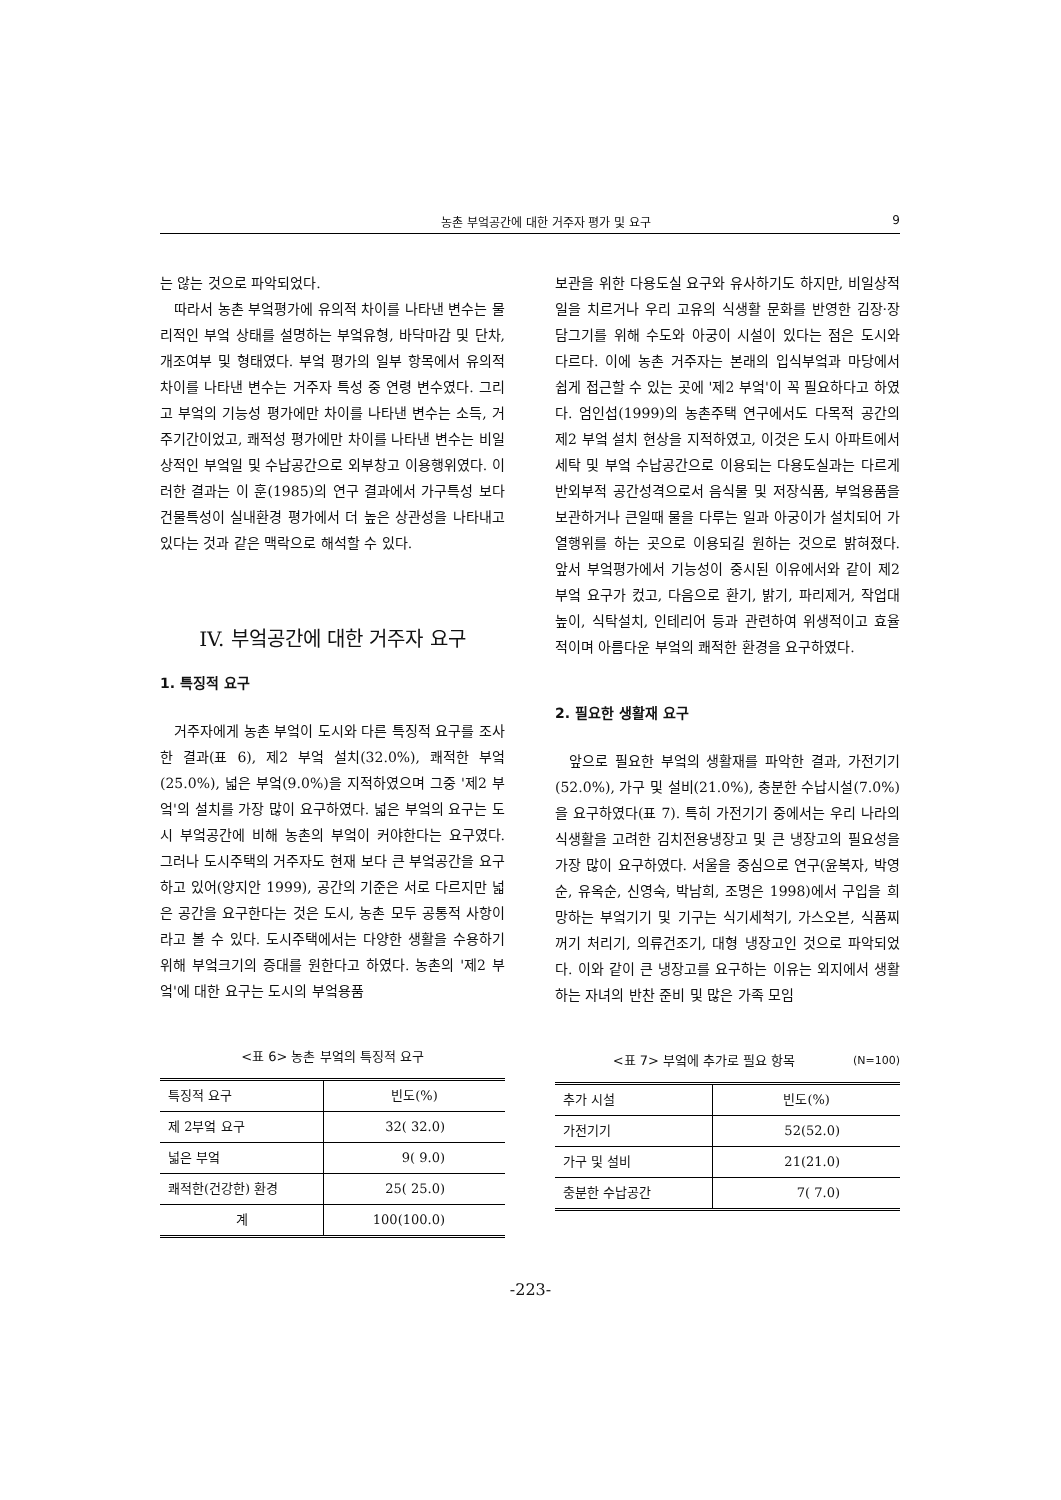농촌 부엌공간에 대한 거주자 평가 및 요구 9
는 않는 것으로 파악되었다.
따라서 농촌 부엌평가에 유의적 차이를 나타낸 변수는 물리적인 부엌 상태를 설명하는 부엌유형, 바닥마감 및 단차, 개조여부 및 형태였다. 부엌 평가의 일부 항목에서 유의적 차이를 나타낸 변수는 거주자 특성 중 연령 변수였다. 그리고 부엌의 기능성 평가에만 차이를 나타낸 변수는 소득, 거주기간이었고, 쾌적성 평가에만 차이를 나타낸 변수는 비일상적인 부엌일 및 수납공간으로 외부창고 이용행위였다. 이러한 결과는 이 훈(1985)의 연구 결과에서 가구특성 보다 건물특성이 실내환경 평가에서 더 높은 상관성을 나타내고 있다는 것과 같은 맥락으로 해석할 수 있다.
IV. 부엌공간에 대한 거주자 요구
1. 특징적 요구
거주자에게 농촌 부엌이 도시와 다른 특징적 요구를 조사한 결과(표 6), 제2 부엌 설치(32.0%), 쾌적한 부엌(25.0%), 넓은 부엌(9.0%)을 지적하였으며 그중 '제2 부엌'의 설치를 가장 많이 요구하였다. 넓은 부엌의 요구는 도시 부엌공간에 비해 농촌의 부엌이 커야한다는 요구였다. 그러나 도시주택의 거주자도 현재 보다 큰 부엌공간을 요구하고 있어(양지안 1999), 공간의 기준은 서로 다르지만 넓은 공간을 요구한다는 것은 도시, 농촌 모두 공통적 사항이라고 볼 수 있다. 도시주택에서는 다양한 생활을 수용하기 위해 부엌크기의 증대를 원한다고 하였다. 농촌의 '제2 부엌'에 대한 요구는 도시의 부엌용품
<표 6> 농촌 부엌의 특징적 요구
| 특징적 요구 | 빈도(%) |
| --- | --- |
| 제 2부엌 요구 | 32( 32.0) |
| 넓은 부엌 | 9( 9.0) |
| 쾌적한(건강한) 환경 | 25( 25.0) |
| 계 | 100(100.0) |
보관을 위한 다용도실 요구와 유사하기도 하지만, 비일상적 일을 치르거나 우리 고유의 식생활 문화를 반영한 김장·장담그기를 위해 수도와 아궁이 시설이 있다는 점은 도시와 다르다. 이에 농촌 거주자는 본래의 입식부엌과 마당에서 쉽게 접근할 수 있는 곳에 '제2 부엌'이 꼭 필요하다고 하였다. 엄인섭(1999)의 농촌주택 연구에서도 다목적 공간의 제2 부엌 설치 현상을 지적하였고, 이것은 도시 아파트에서 세탁 및 부엌 수납공간으로 이용되는 다용도실과는 다르게 반외부적 공간성격으로서 음식물 및 저장식품, 부엌용품을 보관하거나 큰일때 물을 다루는 일과 아궁이가 설치되어 가열행위를 하는 곳으로 이용되길 원하는 것으로 밝혀졌다. 앞서 부엌평가에서 기능성이 중시된 이유에서와 같이 제2 부엌 요구가 컸고, 다음으로 환기, 밝기, 파리제거, 작업대 높이, 식탁설치, 인테리어 등과 관련하여 위생적이고 효율적이며 아름다운 부엌의 쾌적한 환경을 요구하였다.
2. 필요한 생활재 요구
앞으로 필요한 부엌의 생활재를 파악한 결과, 가전기기(52.0%), 가구 및 설비(21.0%), 충분한 수납시설(7.0%)을 요구하였다(표 7). 특히 가전기기 중에서는 우리 나라의 식생활을 고려한 김치전용냉장고 및 큰 냉장고의 필요성을 가장 많이 요구하였다. 서울을 중심으로 연구(윤복자, 박영순, 유옥순, 신영숙, 박남희, 조명은 1998)에서 구입을 희망하는 부엌기기 및 기구는 식기세척기, 가스오븐, 식품찌꺼기 처리기, 의류건조기, 대형 냉장고인 것으로 파악되었다. 이와 같이 큰 냉장고를 요구하는 이유는 외지에서 생활하는 자녀의 반찬 준비 및 많은 가족 모임
<표 7> 부엌에 추가로 필요 항목 (N=100)
| 추가 시설 | 빈도(%) |
| --- | --- |
| 가전기기 | 52(52.0) |
| 가구 및 설비 | 21(21.0) |
| 충분한 수납공간 | 7( 7.0) |
-223-